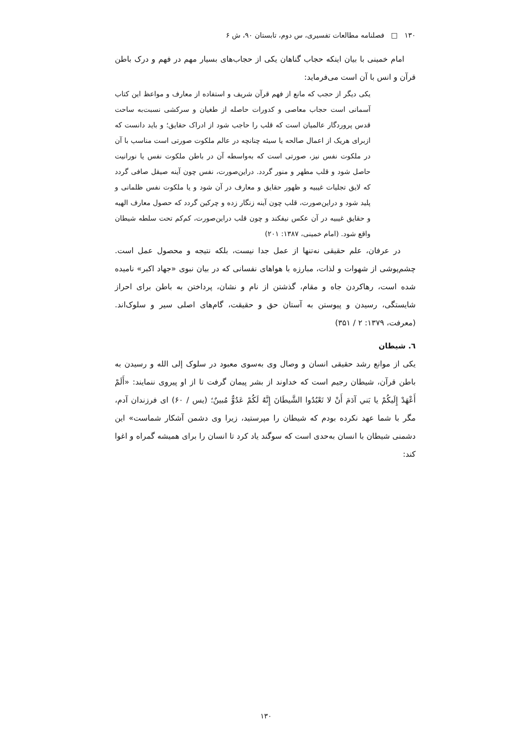۱۳۰ □ فصلنامه مطالعات تفسیری، س دوم، تابستان ۹۰، ش ۶
امام خمینی با بیان اینکه حجاب گناهان یکی از حجاب‌های بسیار مهم در فهم و درک باطن قرآن و انس با آن است می‌فرماید:
یکی دیگر از حجب که مانع از فهم قرآن شریف و استفاده از معارف و مواعظ این کتاب آسمانی است حجاب معاصی و کدورات حاصله از طغیان و سرکشی نسبت‌به ساحت قدس پروردگار عالمیان است که قلب را حاجب شود از ادراک حقایق؛ و باید دانست که ازبرای هریک از اعمال صالحه یا سیئه چنانچه در عالم ملکوت صورتی است مناسب با آن در ملکوت نفس نیز، صورتی است که به‌واسطه آن در باطن ملکوت نفس یا نورانیت حاصل شود و قلب مطهر و منور گردد. دراین‌صورت، نفس چون آینه صیقل صافی گردد که لایق تجلیات غیبیه و ظهور حقایق و معارف در آن شود و یا ملکوت نفس ظلمانی و پلید شود و دراین‌صورت، قلب چون آینه زنگار زده و چرکین گردد که حصول معارف الهیه و حقایق غیبیه در آن عکس نیفکند و چون قلب دراین‌صورت، کم‌کم تحت سلطه شیطان واقع شود. (امام خمینی، ۱۳۸۷: ۲۰۱)
در عرفان، علم حقیقی نه‌تنها از عمل جدا نیست، بلکه نتیجه و محصول عمل است. چشم‌پوشی از شهوات و لذات، مبارزه با هواهای نفسانی که در بیان نبوی «جهاد اکبر» نامیده شده است، رهاکردن جاه و مقام، گذشتن از نام و نشان، پرداختن به باطن برای احراز شایستگی، رسیدن و پیوستن به آستان حق و حقیقت، گام‌های اصلی سیر و سلوک‌اند. (معرفت، ۱۳۷۹: ۲ / ۳۵۱)
٦. شیطان
یکی از موانع رشد حقیقی انسان و وصال وی به‌سوی معبود در سلوک إلی الله و رسیدن به باطن قرآن، شیطان رجیم است که خداوند از بشر پیمان گرفت تا از او پیروی ننمایند: «أَلَمْ أَعْهَدْ إِلَيكُمْ يا بَني آدَمَ أَنْ لا تَعْبُدُوا الشَّيطَانَ إِنَّهُ لَكُمْ عَدُوٌّ مُبينٌ؛ (یس / ۶۰) ای فرزندان آدم، مگر با شما عهد نکرده بودم که شیطان را مپرستید، زیرا وی دشمن آشکار شماست» این دشمنی شیطان با انسان به‌حدی است که سوگند یاد کرد تا انسان را برای همیشه گمراه و اغوا کند:
۱۳۰